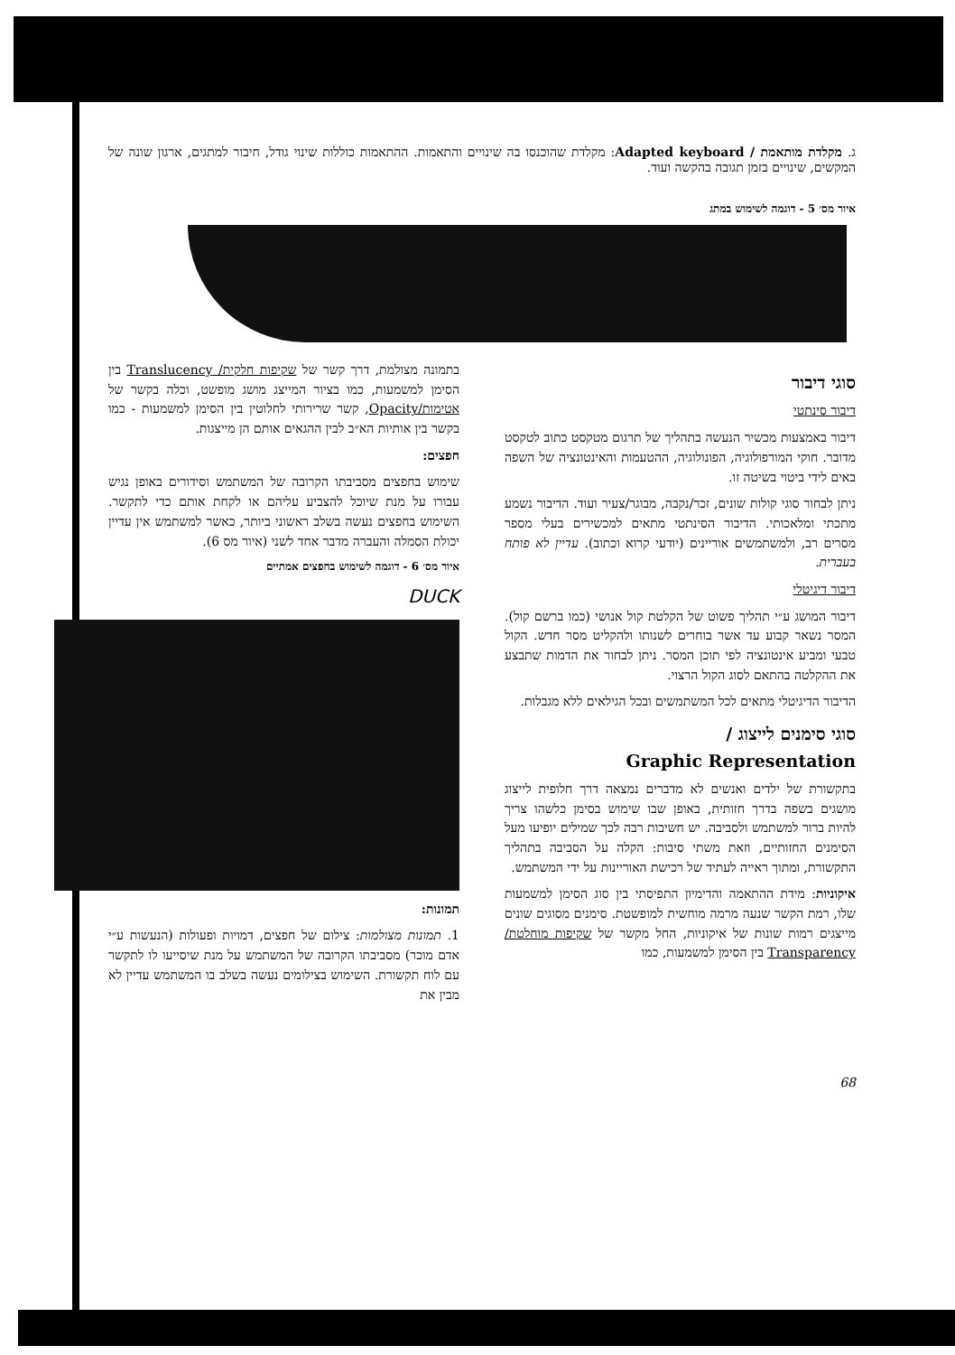ג. מקלדת מותאמת / Adapted keyboard: מקלדת שהוכנסו בה שינויים והתאמות. ההתאמות כוללות שינוי גודל, חיבור למתגים, ארגון שונה של המקשים, שינויים בזמן תגובה בהקשה ועוד.
איור מס׳ 5 - דוגמה לשימוש במתג
סוגי דיבור
דיבור סינתטי
דיבור באמצעות מכשיר הנעשה בתהליך של תרגום מטקסט כתוב לטקסט מדובר. חוקי המורפולוגיה, הפונולוגיה, ההטעמות והאינטונציה של השפה באים לידי ביטוי בשיטה זו.
ניתן לבחור סוגי קולות שונים, זכר/נקבה, מבוגר/צעיר ועוד. הדיבור נשמע מתכתי ומלאכותי. הדיבור הסינתטי מתאים למכשירים בעלי מספר מסרים רב, ולמשתמשים אוריינים (יודעי קרוא וכתוב). עדיין לא פותח בעברית.
דיבור דיגיטלי
דיבור המושג ע״י תהליך פשוט של הקלטת קול אנושי (כמו ברשם קול). המסר נשאר קבוע עד אשר בוחרים לשנותו ולהקליט מסר חדש. הקול טבעי ומביע אינטונציה לפי תוכן המסר. ניתן לבחור את הדמות שתבצע את ההקלטה בהתאם לסוג הקול הרצוי.
הדיבור הדיגיטלי מתאים לכל המשתמשים ובכל הגילאים ללא מגבלות.
סוגי סימנים לייצוג /
Graphic Representation
בתקשורת של ילדים ואנשים לא מדברים נמצאה דרך חלופית לייצוג מושגים בשפה בדרך חזותית, באופן שבו שימוש בסימן כלשהו צריך להיות ברור למשתמש ולסביבה. יש חשיבות רבה לכך שמילים יופיעו מעל הסימנים החזותיים, וזאת משתי סיבות: הקלה על הסביבה בתהליך התקשורת, ומתוך ראייה לעתיד של רכישת האוריינות על ידי המשתמש.
איקוניות: מידת ההתאמה והדימיון התפיסתי בין סוג הסימן למשמעות שלו, רמת הקשר שנעה מרמה מוחשית למופשטת. סימנים מסוגים שונים מייצגים רמות שונות של איקוניות, החל מקשר של שקיפות מוחלטת/ Transparency בין הסימן למשמעות, כמו
בתמונה מצולמת, דרך קשר של שקיפות חלקית/ Translucency בין הסימן למשמעות, כמו בציור המייצג מושג מופשט, וכלה בקשר של אטימות/Opacity, קשר שרירותי לחלוטין בין הסימן למשמעות - כמו בקשר בין אותיות הא״ב לבין ההגאים אותם הן מייצגות.
חפצים:
שימוש בחפצים מסביבתו הקרובה של המשתמש וסידורים באופן נגיש עבורו על מנת שיוכל להצביע עליהם או לקחת אותם כדי לתקשר. השימוש בחפצים נעשה בשלב ראשוני ביותר, כאשר למשתמש אין עדיין יכולת הסמלה והעברה מדבר אחד לשני (איור מס 6).
איור מס׳ 6 - דוגמה לשימוש בחפצים אמתיים
DUCK
תמונות:
1. תמונות מצולמות: צילום של חפצים, דמויות ופעולות (הנעשות ע״י אדם מוכר) מסביבתו הקרובה של המשתמש על מנת שיסייעו לו לתקשר עם לוח תקשורת. השימוש בצילומים נעשה בשלב בו המשתמש עדיין לא מבין את
68